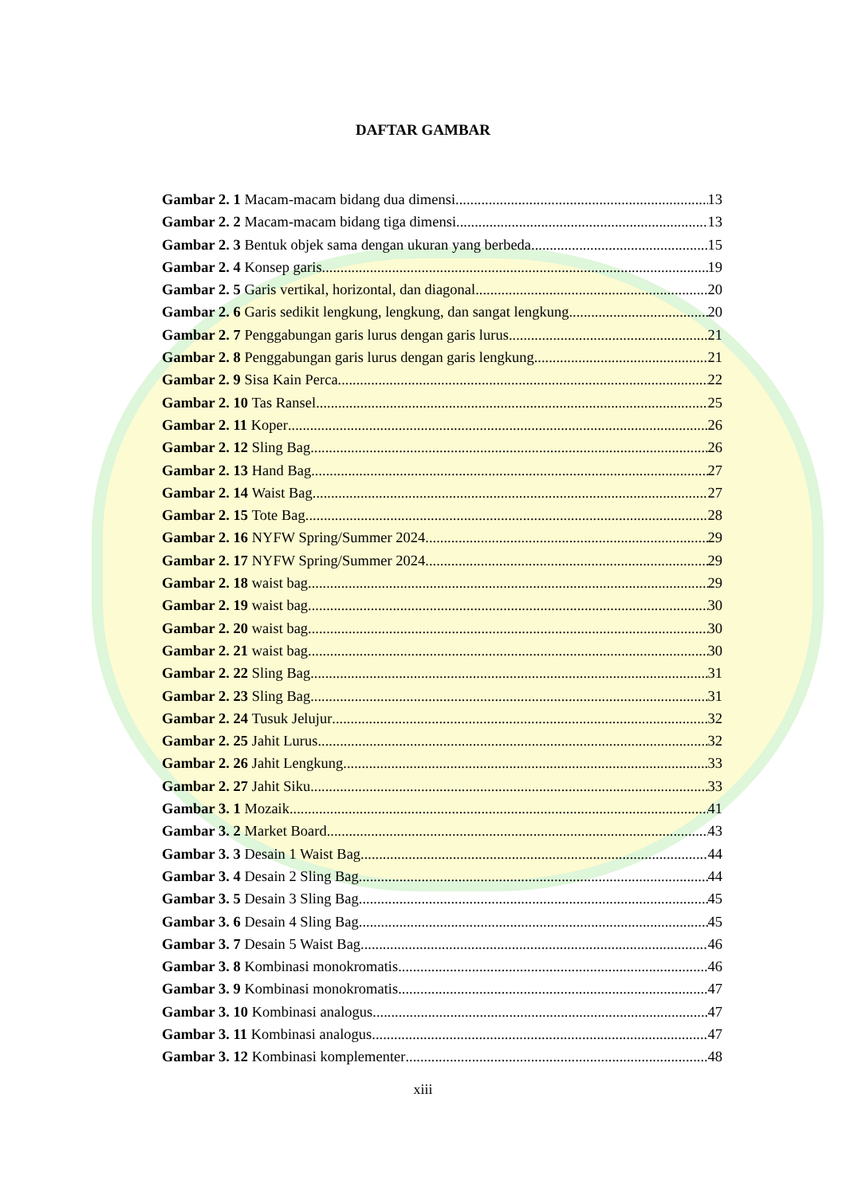DAFTAR GAMBAR
Gambar 2. 1 Macam-macam bidang dua dimensi 13
Gambar 2. 2 Macam-macam bidang tiga dimensi 13
Gambar 2. 3 Bentuk objek sama dengan ukuran yang berbeda 15
Gambar 2. 4 Konsep garis 19
Gambar 2. 5 Garis vertikal, horizontal, dan diagonal 20
Gambar 2. 6 Garis sedikit lengkung, lengkung, dan sangat lengkung 20
Gambar 2. 7 Penggabungan garis lurus dengan garis lurus 21
Gambar 2. 8 Penggabungan garis lurus dengan garis lengkung 21
Gambar 2. 9 Sisa Kain Perca 22
Gambar 2. 10 Tas Ransel 25
Gambar 2. 11 Koper 26
Gambar 2. 12 Sling Bag 26
Gambar 2. 13 Hand Bag 27
Gambar 2. 14 Waist Bag 27
Gambar 2. 15 Tote Bag 28
Gambar 2. 16 NYFW Spring/Summer 2024 29
Gambar 2. 17 NYFW Spring/Summer 2024 29
Gambar 2. 18 waist bag 29
Gambar 2. 19 waist bag 30
Gambar 2. 20 waist bag 30
Gambar 2. 21 waist bag 30
Gambar 2. 22 Sling Bag 31
Gambar 2. 23 Sling Bag 31
Gambar 2. 24 Tusuk Jelujur 32
Gambar 2. 25 Jahit Lurus 32
Gambar 2. 26 Jahit Lengkung 33
Gambar 2. 27 Jahit Siku 33
Gambar 3. 1 Mozaik 41
Gambar 3. 2 Market Board 43
Gambar 3. 3 Desain 1 Waist Bag 44
Gambar 3. 4 Desain 2 Sling Bag 44
Gambar 3. 5 Desain 3 Sling Bag 45
Gambar 3. 6 Desain 4 Sling Bag 45
Gambar 3. 7 Desain 5 Waist Bag 46
Gambar 3. 8 Kombinasi monokromatis 46
Gambar 3. 9 Kombinasi monokromatis 47
Gambar 3. 10 Kombinasi analogus 47
Gambar 3. 11 Kombinasi analogus 47
Gambar 3. 12 Kombinasi komplementer 48
xiii